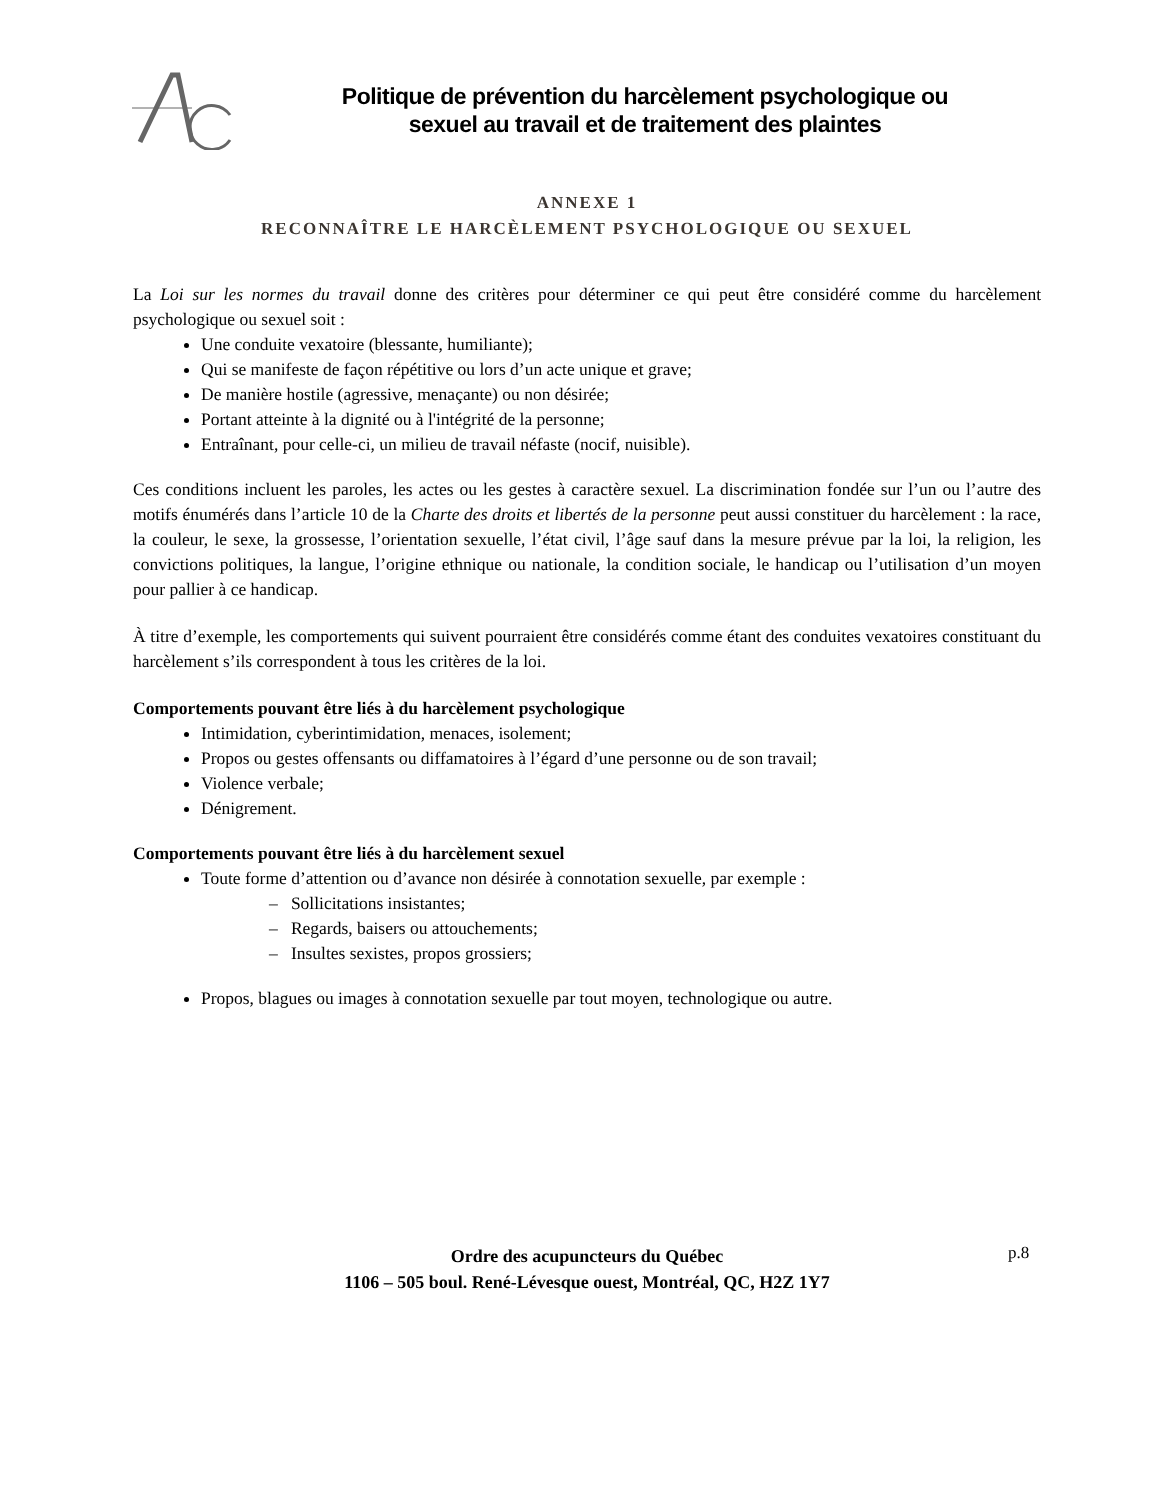Politique de prévention du harcèlement psychologique ou
sexuel au travail et de traitement des plaintes
ANNEXE 1
RECONNAÎTRE LE HARCÈLEMENT PSYCHOLOGIQUE OU SEXUEL
La Loi sur les normes du travail donne des critères pour déterminer ce qui peut être considéré comme du harcèlement psychologique ou sexuel soit :
Une conduite vexatoire (blessante, humiliante);
Qui se manifeste de façon répétitive ou lors d’un acte unique et grave;
De manière hostile (agressive, menaçante) ou non désirée;
Portant atteinte à la dignité ou à l'intégrité de la personne;
Entraînant, pour celle-ci, un milieu de travail néfaste (nocif, nuisible).
Ces conditions incluent les paroles, les actes ou les gestes à caractère sexuel. La discrimination fondée sur l’un ou l’autre des motifs énumérés dans l’article 10 de la Charte des droits et libertés de la personne peut aussi constituer du harcèlement : la race, la couleur, le sexe, la grossesse, l’orientation sexuelle, l’état civil, l’âge sauf dans la mesure prévue par la loi, la religion, les convictions politiques, la langue, l’origine ethnique ou nationale, la condition sociale, le handicap ou l’utilisation d’un moyen pour pallier à ce handicap.
À titre d’exemple, les comportements qui suivent pourraient être considérés comme étant des conduites vexatoires constituant du harcèlement s’ils correspondent à tous les critères de la loi.
Comportements pouvant être liés à du harcèlement psychologique
Intimidation, cyberintimidation, menaces, isolement;
Propos ou gestes offensants ou diffamatoires à l’égard d’une personne ou de son travail;
Violence verbale;
Dénigrement.
Comportements pouvant être liés à du harcèlement sexuel
Toute forme d’attention ou d’avance non désirée à connotation sexuelle, par exemple :
– Sollicitations insistantes;
– Regards, baisers ou attouchements;
– Insultes sexistes, propos grossiers;
Propos, blagues ou images à connotation sexuelle par tout moyen, technologique ou autre.
Ordre des acupuncteurs du Québec
1106 – 505 boul. René-Lévesque ouest, Montréal, QC, H2Z 1Y7
p.8